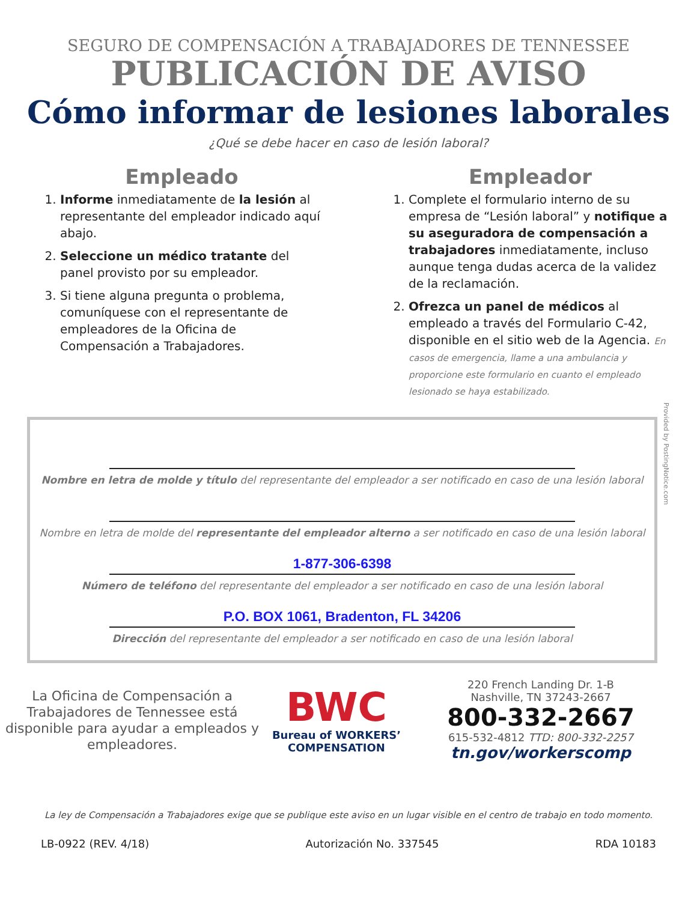SEGURO DE COMPENSACIÓN A TRABAJADORES DE TENNESSEE
PUBLICACIÓN DE AVISO
Cómo informar de lesiones laborales
¿Qué se debe hacer en caso de lesión laboral?
Empleado
1. Informe inmediatamente de la lesión al representante del empleador indicado aquí abajo.
2. Seleccione un médico tratante del panel provisto por su empleador.
3. Si tiene alguna pregunta o problema, comuníquese con el representante de empleadores de la Oficina de Compensación a Trabajadores.
Empleador
1. Complete el formulario interno de su empresa de “Lesión laboral” y notifique a su aseguradora de compensación a trabajadores inmediatamente, incluso aunque tenga dudas acerca de la validez de la reclamación.
2. Ofrezca un panel de médicos al empleado a través del Formulario C-42, disponible en el sitio web de la Agencia. En casos de emergencia, llame a una ambulancia y proporcione este formulario en cuanto el empleado lesionado se haya estabilizado.
Provided by PostingNotice.com
Nombre en letra de molde y título del representante del empleador a ser notificado en caso de una lesión laboral
Nombre en letra de molde del representante del empleador alterno a ser notificado en caso de una lesión laboral
1-877-306-6398
Número de teléfono del representante del empleador a ser notificado en caso de una lesión laboral
P.O. BOX 1061, Bradenton, FL 34206
Dirección del representante del empleador a ser notificado en caso de una lesión laboral
La Oficina de Compensación a Trabajadores de Tennessee está disponible para ayudar a empleados y empleadores.
BWC
Bureau of WORKERS’
COMPENSATION
220 French Landing Dr. 1-B
Nashville, TN 37243-2667
800-332-2667
615-532-4812 TTD: 800-332-2257
tn.gov/workerscomp
La ley de Compensación a Trabajadores exige que se publique este aviso en un lugar visible en el centro de trabajo en todo momento.
LB-0922 (REV. 4/18) Autorización No. 337545 RDA 10183